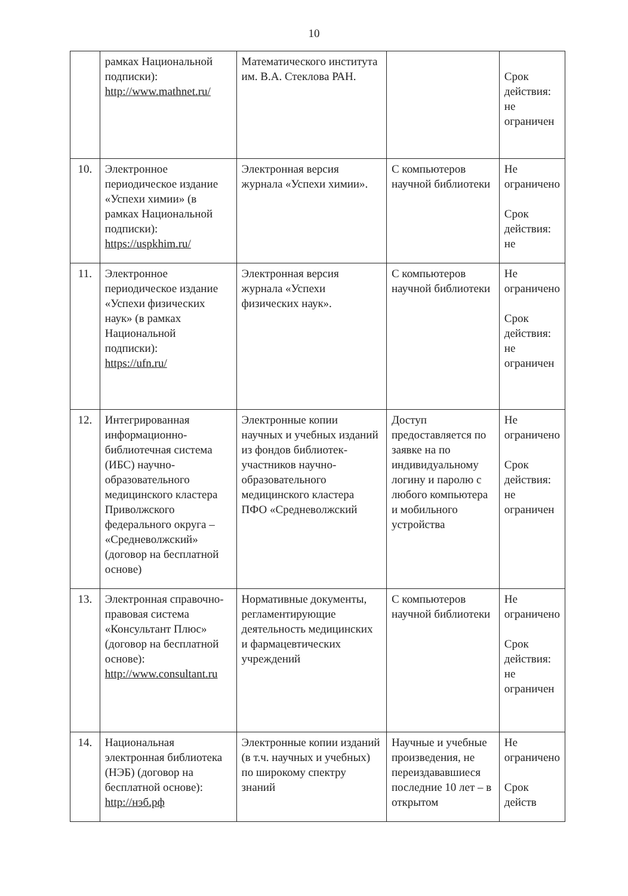10
| | рамках Национальной подписки): http://www.mathnet.ru/ | Математического института им. В.А. Стеклова РАН. | | Срок действия: не ограничен |
| 10. | Электронное периодическое издание «Успехи химии» (в рамках Национальной подписки): https://uspkhim.ru/ | Электронная версия журнала «Успехи химии». | С компьютеров научной библиотеки | Не ограничено Срок действия: не |
| 11. | Электронное периодическое издание «Успехи физических наук» (в рамках Национальной подписки): https://ufn.ru/ | Электронная версия журнала «Успехи физических наук». | С компьютеров научной библиотеки | Не ограничено Срок действия: не ограничен |
| 12. | Интегрированная информационно-библиотечная система (ИБС) научно-образовательного медицинского кластера Приволжского федерального округа – «Средневолжский» (договор на бесплатной основе) | Электронные копии научных и учебных изданий из фондов библиотек-участников научно-образовательного медицинского кластера ПФО «Средневолжский | Доступ предоставляется по заявке на по индивидуальному логину и паролю с любого компьютера и мобильного устройства | Не ограничено Срок действия: не ограничен |
| 13. | Электронная справочно-правовая система «Консультант Плюс» (договор на бесплатной основе): http://www.consultant.ru | Нормативные документы, регламентирующие деятельность медицинских и фармацевтических учреждений | С компьютеров научной библиотеки | Не ограничено Срок действия: не ограничен |
| 14. | Национальная электронная библиотека (НЭБ) (договор на бесплатной основе): http://нэб.рф | Электронные копии изданий (в т.ч. научных и учебных) по широкому спектру знаний | Научные и учебные произведения, не переиздававшиеся последние 10 лет – в открытом | Не ограничено Срок действ |